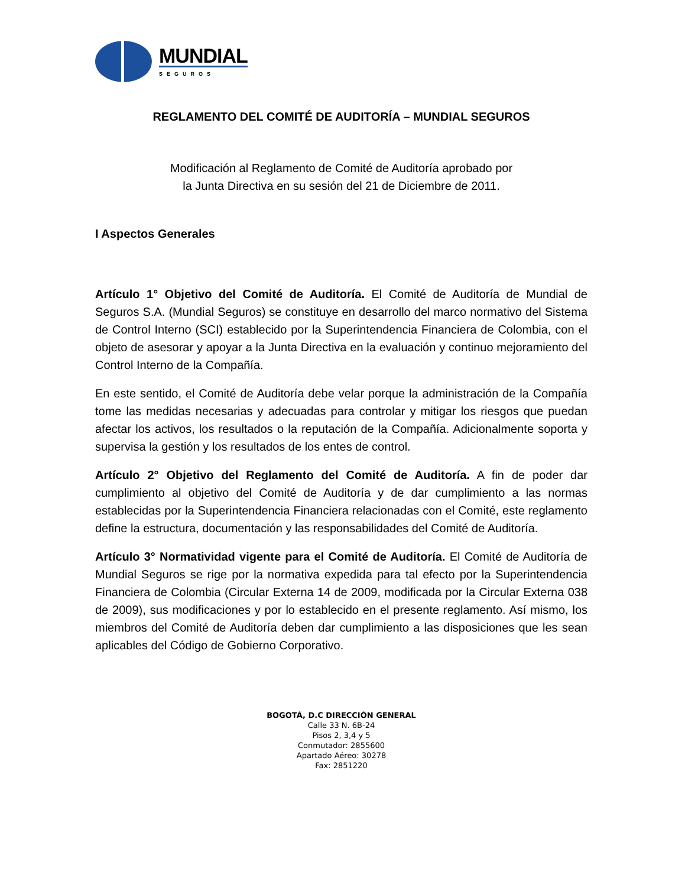MUNDIAL
SEGUROS
REGLAMENTO DEL COMITÉ DE AUDITORÍA – MUNDIAL SEGUROS
Modificación al Reglamento de Comité de Auditoría aprobado por
la Junta Directiva en su sesión del 21 de Diciembre de 2011.
I Aspectos Generales
Artículo 1° Objetivo del Comité de Auditoría. El Comité de Auditoría de Mundial de Seguros S.A. (Mundial Seguros) se constituye en desarrollo del marco normativo del Sistema de Control Interno (SCI) establecido por la Superintendencia Financiera de Colombia, con el objeto de asesorar y apoyar a la Junta Directiva en la evaluación y continuo mejoramiento del Control Interno de la Compañía.
En este sentido, el Comité de Auditoría debe velar porque la administración de la Compañía tome las medidas necesarias y adecuadas para controlar y mitigar los riesgos que puedan afectar los activos, los resultados o la reputación de la Compañía. Adicionalmente soporta y supervisa la gestión y los resultados de los entes de control.
Artículo 2° Objetivo del Reglamento del Comité de Auditoría. A fin de poder dar cumplimiento al objetivo del Comité de Auditoría y de dar cumplimiento a las normas establecidas por la Superintendencia Financiera relacionadas con el Comité, este reglamento define la estructura, documentación y las responsabilidades del Comité de Auditoría.
Artículo 3° Normatividad vigente para el Comité de Auditoría. El Comité de Auditoría de Mundial Seguros se rige por la normativa expedida para tal efecto por la Superintendencia Financiera de Colombia (Circular Externa 14 de 2009, modificada por la Circular Externa 038 de 2009), sus modificaciones y por lo establecido en el presente reglamento. Así mismo, los miembros del Comité de Auditoría deben dar cumplimiento a las disposiciones que les sean aplicables del Código de Gobierno Corporativo.
BOGOTÁ, D.C DIRECCIÓN GENERAL
Calle 33 N. 6B-24
Pisos 2, 3,4 y 5
Conmutador: 2855600
Apartado Aéreo: 30278
Fax: 2851220